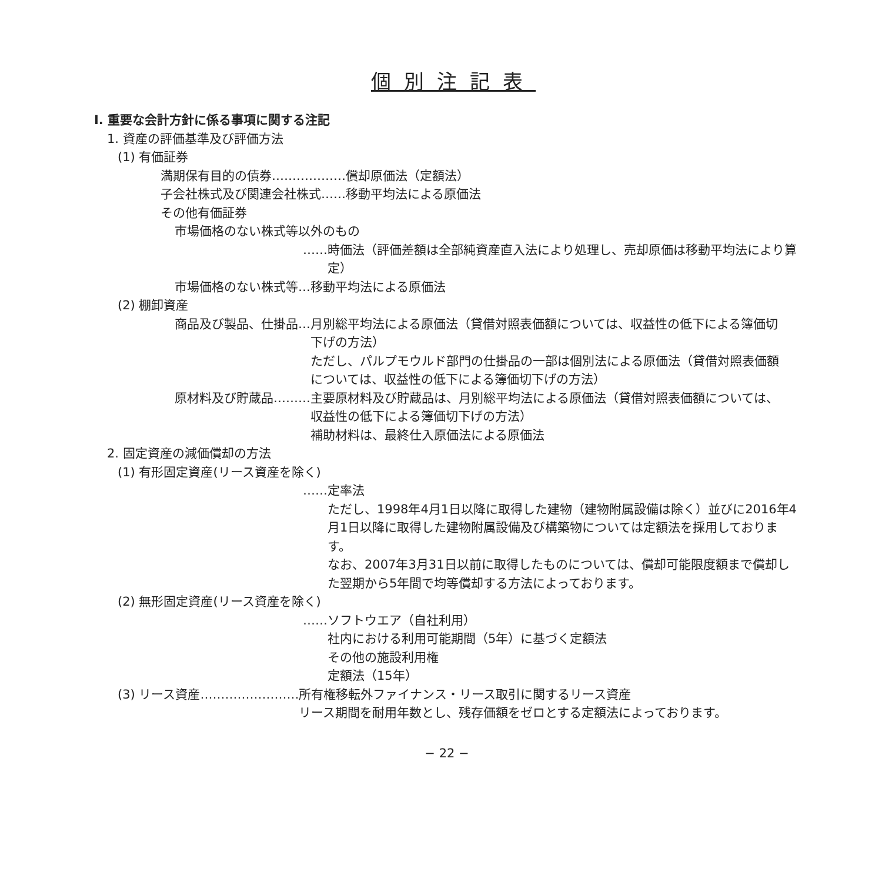個別注記表
Ⅰ. 重要な会計方針に係る事項に関する注記
1. 資産の評価基準及び評価方法
(1) 有価証券
満期保有目的の債券………………償却原価法（定額法）
子会社株式及び関連会社株式……移動平均法による原価法
その他有価証券
市場価格のない株式等以外のもの
…… 時価法（評価差額は全部純資産直入法により処理し、売却原価は移動平均法により算定）
市場価格のない株式等…移動平均法による原価法
(2) 棚卸資産
商品及び製品、仕掛品… 月別総平均法による原価法（貸借対照表価額については、収益性の低下による簿価切下げの方法）
ただし、パルプモウルド部門の仕掛品の一部は個別法による原価法（貸借対照表価額については、収益性の低下による簿価切下げの方法）
原材料及び貯蔵品……… 主要原材料及び貯蔵品は、月別総平均法による原価法（貸借対照表価額については、収益性の低下による簿価切下げの方法）
補助材料は、最終仕入原価法による原価法
2. 固定資産の減価償却の方法
(1) 有形固定資産(リース資産を除く)
…… 定率法
ただし、1998年4月1日以降に取得した建物（建物附属設備は除く）並びに2016年4月1日以降に取得した建物附属設備及び構築物については定額法を採用しております。
なお、2007年3月31日以前に取得したものについては、償却可能限度額まで償却した翌期から5年間で均等償却する方法によっております。
(2) 無形固定資産(リース資産を除く)
…… ソフトウエア（自社利用）
社内における利用可能期間（5年）に基づく定額法
その他の施設利用権
定額法（15年）
(3) リース資産…………………… 所有権移転外ファイナンス・リース取引に関するリース資産
リース期間を耐用年数とし、残存価額をゼロとする定額法によっております。
− 22 −